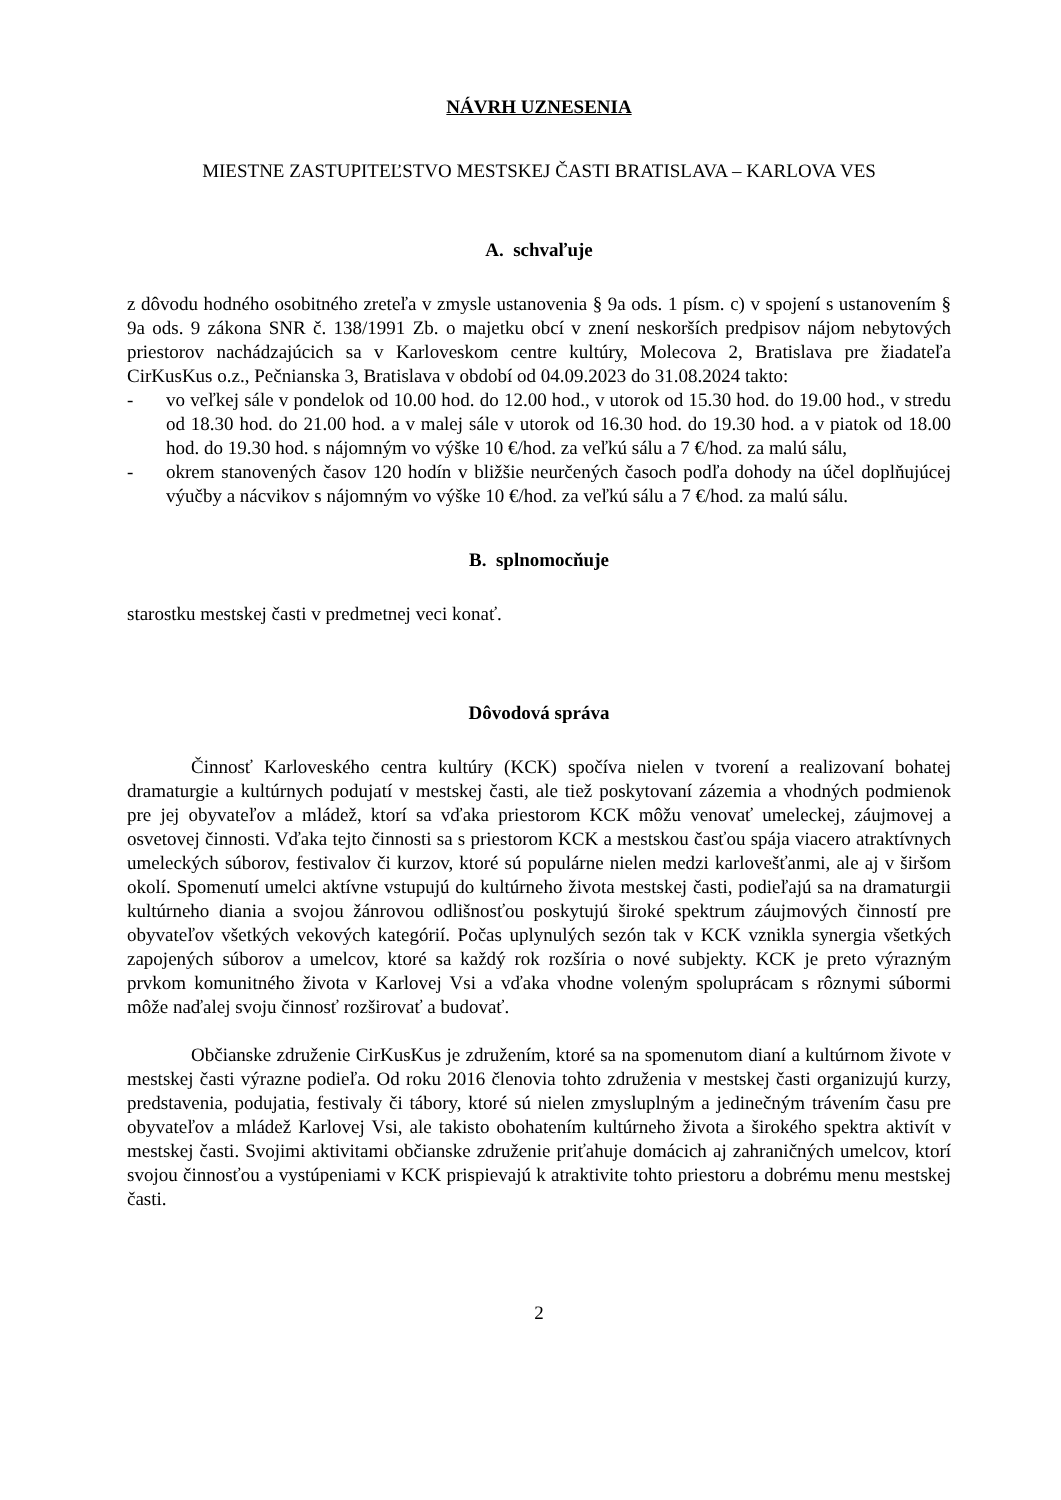NÁVRH UZNESENIA
MIESTNE ZASTUPITEĽSTVO MESTSKEJ ČASTI BRATISLAVA – KARLOVA VES
A. schvaľuje
z dôvodu hodného osobitného zreteľa v zmysle ustanovenia § 9a ods. 1 písm. c) v spojení s ustanovením § 9a ods. 9 zákona SNR č. 138/1991 Zb. o majetku obcí v znení neskorších predpisov nájom nebytových priestorov nachádzajúcich sa v Karloveskom centre kultúry, Molecova 2, Bratislava pre žiadateľa CirKusKus o.z., Pečnianska 3, Bratislava v období od 04.09.2023 do 31.08.2024 takto:
- vo veľkej sále v pondelok od 10.00 hod. do 12.00 hod., v utorok od 15.30 hod. do 19.00 hod., v stredu od 18.30 hod. do 21.00 hod. a v malej sále v utorok od 16.30 hod. do 19.30 hod. a v piatok od 18.00 hod. do 19.30 hod. s nájomným vo výške 10 €/hod. za veľkú sálu a 7 €/hod. za malú sálu,
- okrem stanovených časov 120 hodín v bližšie neurčených časoch podľa dohody na účel doplňujúcej výučby a nácvikov s nájomným vo výške 10 €/hod. za veľkú sálu a 7 €/hod. za malú sálu.
B. splnomocňuje
starostku mestskej časti v predmetnej veci konať.
Dôvodová správa
Činnosť Karloveského centra kultúry (KCK) spočíva nielen v tvorení a realizovaní bohatej dramaturgie a kultúrnych podujatí v mestskej časti, ale tiež poskytovaní zázemia a vhodných podmienok pre jej obyvateľov a mládež, ktorí sa vďaka priestorom KCK môžu venovať umeleckej, záujmovej a osvetovej činnosti. Vďaka tejto činnosti sa s priestorom KCK a mestskou časťou spája viacero atraktívnych umeleckých súborov, festivalov či kurzov, ktoré sú populárne nielen medzi karlovešťanmi, ale aj v širšom okolí. Spomenutí umelci aktívne vstupujú do kultúrneho života mestskej časti, podieľajú sa na dramaturgii kultúrneho diania a svojou žánrovou odlišnosťou poskytujú široké spektrum záujmových činností pre obyvateľov všetkých vekových kategórií. Počas uplynulých sezón tak v KCK vznikla synergia všetkých zapojených súborov a umelcov, ktoré sa každý rok rozšíria o nové subjekty. KCK je preto výrazným prvkom komunitného života v Karlovej Vsi a vďaka vhodne voleným spoluprácam s rôznymi súbormi môže naďalej svoju činnosť rozširovať a budovať.
Občianske združenie CirKusKus je združením, ktoré sa na spomenutom dianí a kultúrnom živote v mestskej časti výrazne podieľa. Od roku 2016 členovia tohto združenia v mestskej časti organizujú kurzy, predstavenia, podujatia, festivaly či tábory, ktoré sú nielen zmysluplným a jedinečným trávením času pre obyvateľov a mládež Karlovej Vsi, ale takisto obohatením kultúrneho života a širokého spektra aktivít v mestskej časti. Svojimi aktivitami občianske združenie priťahuje domácich aj zahraničných umelcov, ktorí svojou činnosťou a vystúpeniami v KCK prispievajú k atraktivite tohto priestoru a dobrému menu mestskej časti.
2